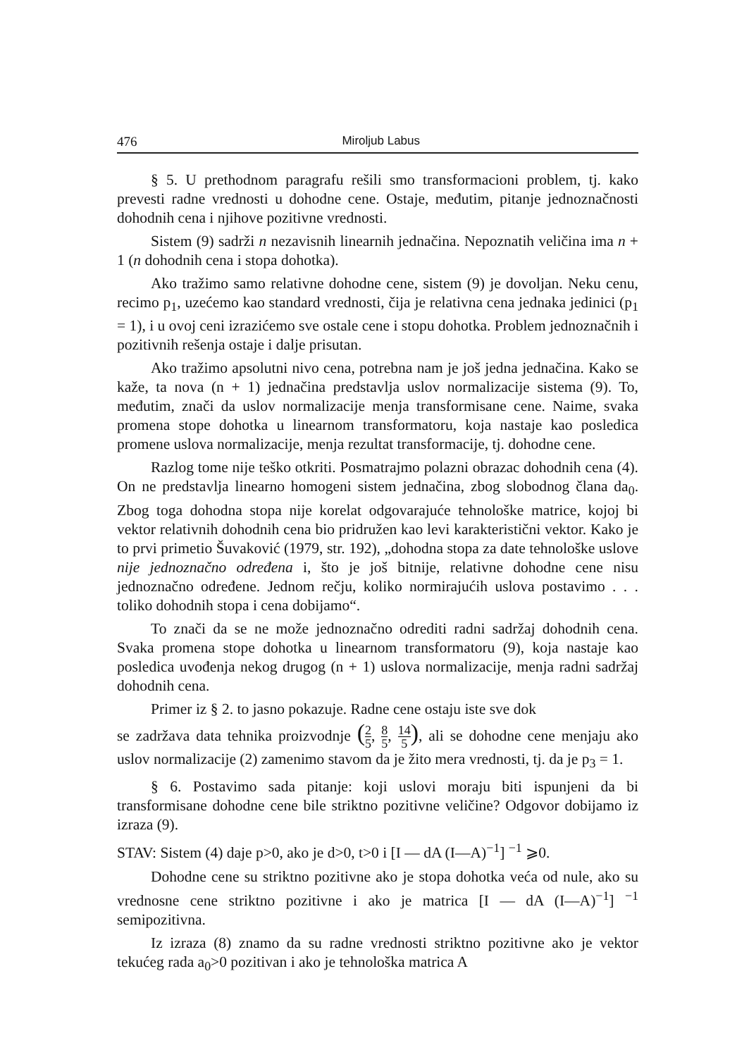476 Miroljub Labus
§ 5. U prethodnom paragrafu rešili smo transformacioni problem, tj. kako prevesti radne vrednosti u dohodne cene. Ostaje, međutim, pitanje jednoznačnosti dohodnih cena i njihove pozitivne vrednosti.
Sistem (9) sadrži n nezavisnih linearnih jednačina. Nepoznatih veličina ima n + 1 (n dohodnih cena i stopa dohotka).
Ako tražimo samo relativne dohodne cene, sistem (9) je dovoljan. Neku cenu, recimo p<sub>1</sub>, uzećemo kao standard vrednosti, čija je relativna cena jednaka jedinici (p<sub>1</sub> = 1), i u ovoj ceni izrazićemo sve ostale cene i stopu dohotka. Problem jednoznačnih i pozitivnih rešenja ostaje i dalje prisutan.
Ako tražimo apsolutni nivo cena, potrebna nam je još jedna jednačina. Kako se kaže, ta nova (n + 1) jednačina predstavlja uslov normalizacije sistema (9). To, međutim, znači da uslov normalizacije menja transformisane cene. Naime, svaka promena stope dohotka u linearnom transformatoru, koja nastaje kao posledica promene uslova normalizacije, menja rezultat transformacije, tj. dohodne cene.
Razlog tome nije teško otkriti. Posmatrajmo polazni obrazac dohodnih cena (4). On ne predstavlja linearno homogeni sistem jednačina, zbog slobodnog člana da<sub>0</sub>. Zbog toga dohodna stopa nije korelat odgovarajuće tehnološke matrice, kojoj bi vektor relativnih dohodnih cena bio pridružen kao levi karakteristični vektor. Kako je to prvi primetio Šuvaković (1979, str. 192), „dohodna stopa za date tehnološke uslove nije jednoznačno određena i, što je još bitnije, relativne dohodne cene nisu jednoznačno određene. Jednom rečju, koliko normirajućih uslova postavimo . . . toliko dohodnih stopa i cena dobijamo“.
To znači da se ne može jednoznačno odrediti radni sadržaj dohodnih cena. Svaka promena stope dohotka u linearnom transformatoru (9), koja nastaje kao posledica uvođenja nekog drugog (n + 1) uslova normalizacije, menja radni sadržaj dohodnih cena.
Primer iz § 2. to jasno pokazuje. Radne cene ostaju iste sve dok
se zadržava data tehnika proizvodnje (2 5, 8 5, 14 5), ali se dohodne cene menjaju ako uslov normalizacije (2) zamenimo stavom da je žito mera vrednosti, tj. da je p<sub>3</sub> = 1.
§ 6. Postavimo sada pitanje: koji uslovi moraju biti ispunjeni da bi transformisane dohodne cene bile striktno pozitivne veličine? Odgovor dobijamo iz izraza (9).
STAV: Sistem (4) daje p>0, ako je d>0, t>0 i [I — dA (I—A)<sup>−1</sup>] <sup>−1</sup> ⩾0.
Dohodne cene su striktno pozitivne ako je stopa dohotka veća od nule, ako su vrednosne cene striktno pozitivne i ako je matrica [I — dA (I—A)<sup>−1</sup>] <sup>−1</sup> semipozitivna.
Iz izraza (8) znamo da su radne vrednosti striktno pozitivne ako je vektor tekućeg rada a<sub>0</sub>>0 pozitivan i ako je tehnološka matrica A